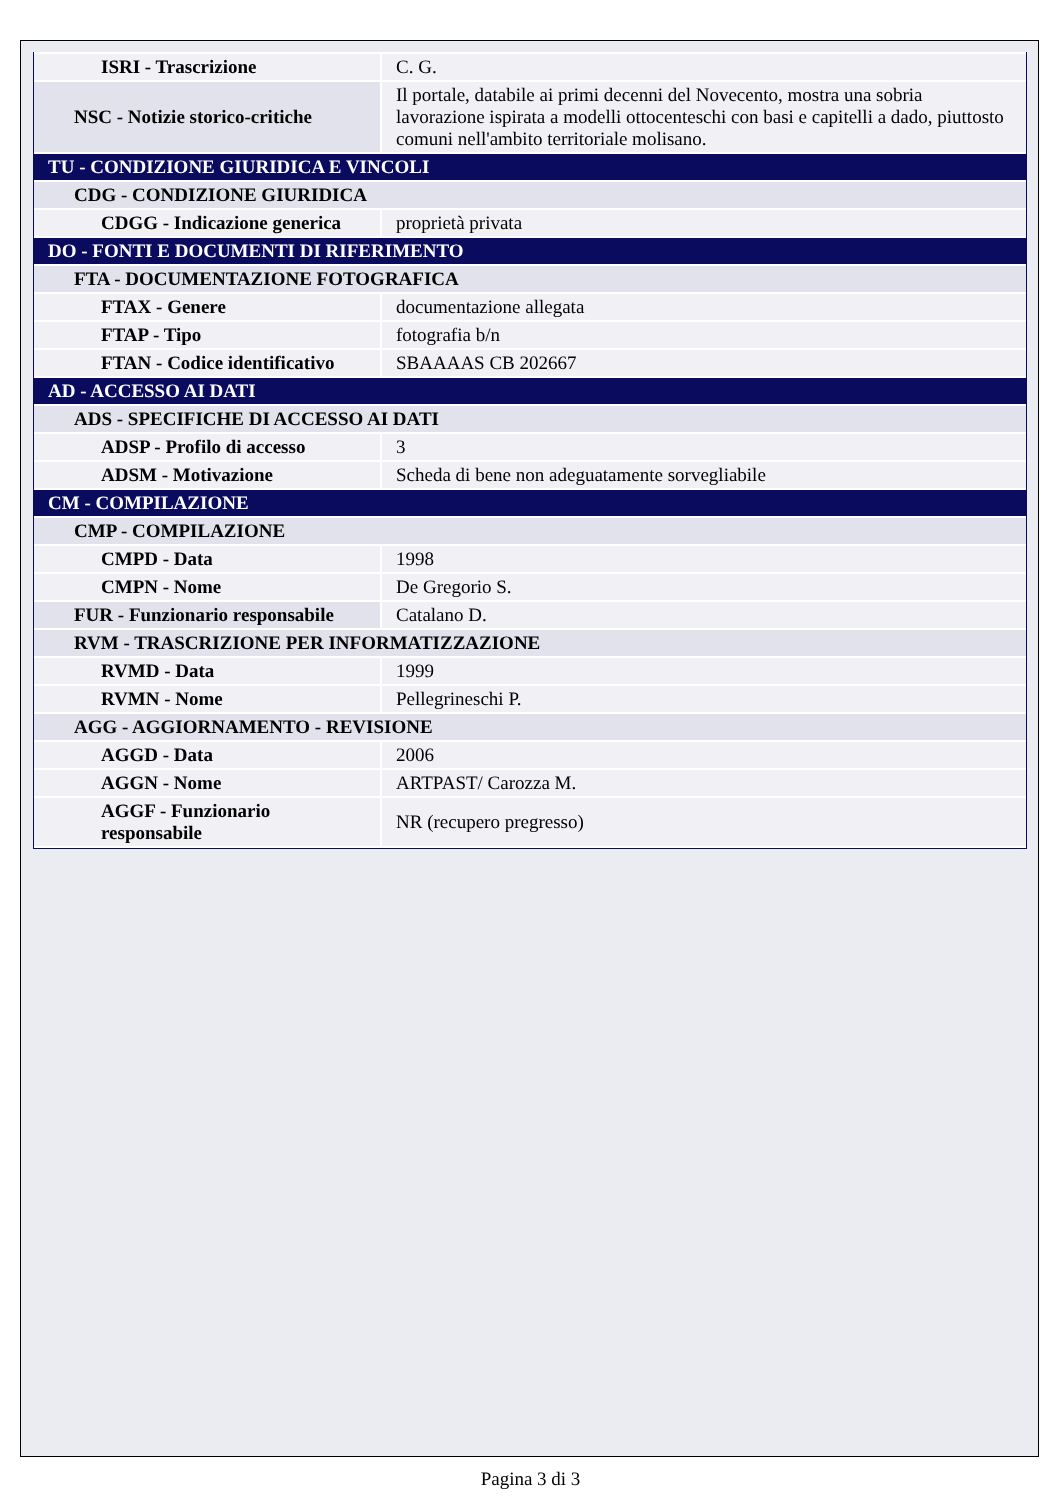| ISRI - Trascrizione | C. G. |
| NSC - Notizie storico-critiche | Il portale, databile ai primi decenni del Novecento, mostra una sobria lavorazione ispirata a modelli ottocenteschi con basi e capitelli a dado, piuttosto comuni nell'ambito territoriale molisano. |
| TU - CONDIZIONE GIURIDICA E VINCOLI | |
| CDG - CONDIZIONE GIURIDICA | |
| CDGG - Indicazione generica | proprietà privata |
| DO - FONTI E DOCUMENTI DI RIFERIMENTO | |
| FTA - DOCUMENTAZIONE FOTOGRAFICA | |
| FTAX - Genere | documentazione allegata |
| FTAP - Tipo | fotografia b/n |
| FTAN - Codice identificativo | SBAAAAS CB 202667 |
| AD - ACCESSO AI DATI | |
| ADS - SPECIFICHE DI ACCESSO AI DATI | |
| ADSP - Profilo di accesso | 3 |
| ADSM - Motivazione | Scheda di bene non adeguatamente sorvegliabile |
| CM - COMPILAZIONE | |
| CMP - COMPILAZIONE | |
| CMPD - Data | 1998 |
| CMPN - Nome | De Gregorio S. |
| FUR - Funzionario responsabile | Catalano D. |
| RVM - TRASCRIZIONE PER INFORMATIZZAZIONE | |
| RVMD - Data | 1999 |
| RVMN - Nome | Pellegrineschi P. |
| AGG - AGGIORNAMENTO - REVISIONE | |
| AGGD - Data | 2006 |
| AGGN - Nome | ARTPAST/ Carozza M. |
| AGGF - Funzionario responsabile | NR (recupero pregresso) |
Pagina 3 di 3